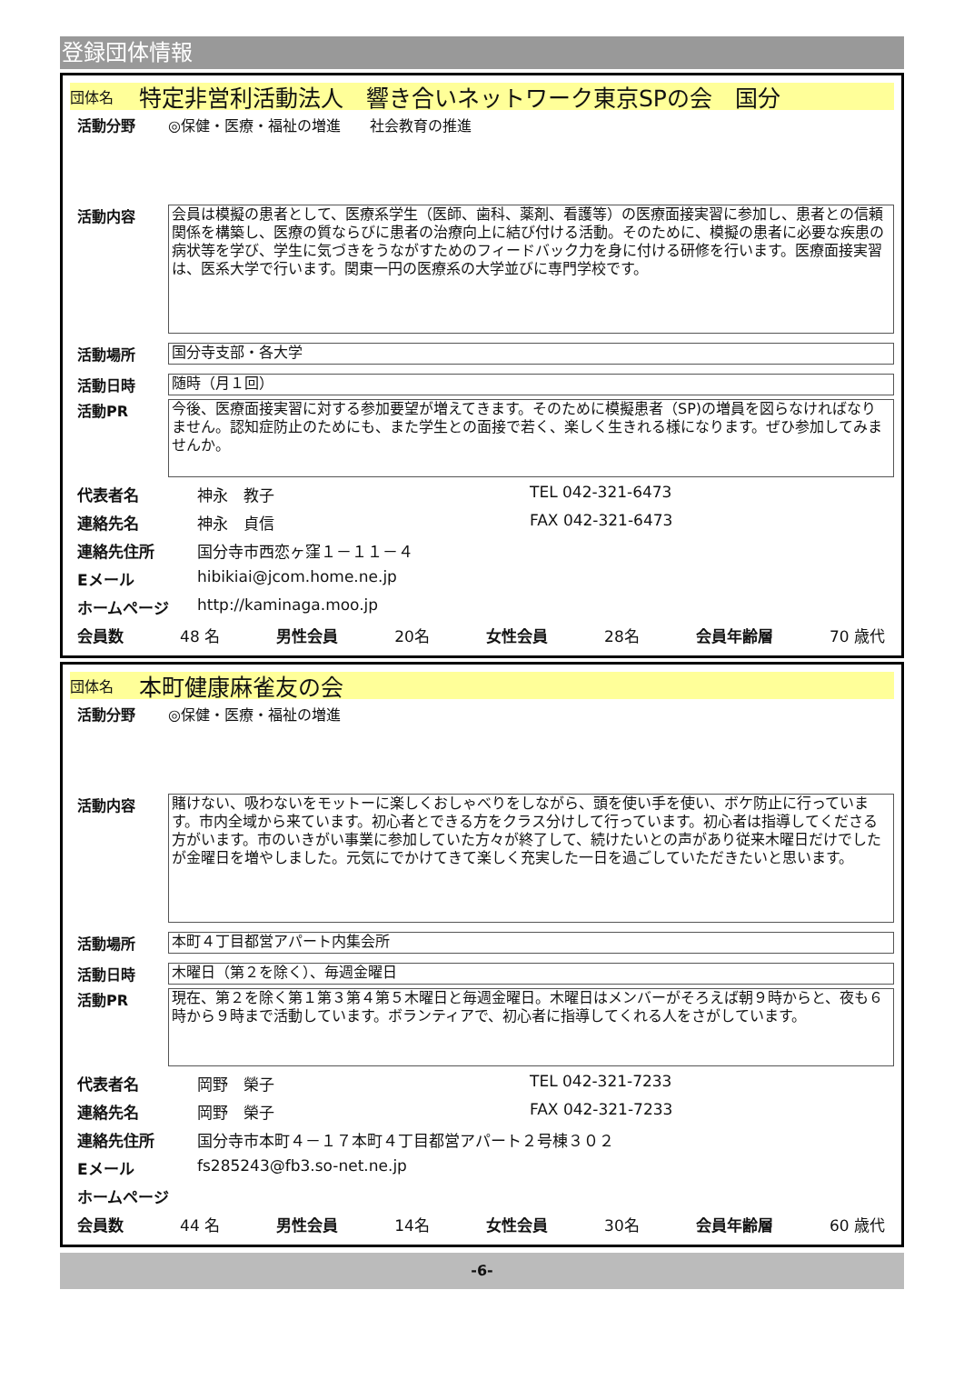登録団体情報
団体名 特定非営利活動法人　響き合いネットワーク東京SPの会　国分
活動分野 ◎保健・医療・福祉の増進　　社会教育の推進
活動内容
会員は模擬の患者として、医療系学生（医師、歯科、薬剤、看護等）の医療面接実習に参加し、患者との信頼関係を構築し、医療の質ならびに患者の治療向上に結び付ける活動。そのために、模擬の患者に必要な疾患の病状等を学び、学生に気づきをうながすためのフィードバック力を身に付ける研修を行います。医療面接実習は、医系大学で行います。関東一円の医療系の大学並びに専門学校です。
活動場所
国分寺支部・各大学
活動日時
随時（月１回）
活動PR
今後、医療面接実習に対する参加要望が増えてきます。そのために模擬患者（SP)の増員を図らなければなりません。認知症防止のためにも、また学生との面接で若く、楽しく生きれる様になります。ぜひ参加してみませんか。
代表者名 神永　教子 TEL 042-321-6473
連絡先名 神永　貞信 FAX 042-321-6473
連絡先住所 国分寺市西恋ヶ窪１－１１－４
Eメール hibikiai@jcom.home.ne.jp
ホームページ http://kaminaga.moo.jp
会員数 48 名 男性会員 20名 女性会員 28名 会員年齢層 70 歳代
団体名 本町健康麻雀友の会
活動分野 ◎保健・医療・福祉の増進
活動内容
賭けない、吸わないをモットーに楽しくおしゃべりをしながら、頭を使い手を使い、ボケ防止に行っています。市内全域から来ています。初心者とできる方をクラス分けして行っています。初心者は指導してくださる方がいます。市のいきがい事業に参加していた方々が終了して、続けたいとの声があり従来木曜日だけでしたが金曜日を増やしました。元気にでかけてきて楽しく充実した一日を過ごしていただきたいと思います。
活動場所
本町４丁目都営アパート内集会所
活動日時
木曜日（第２を除く）、毎週金曜日
活動PR
現在、第２を除く第１第３第４第５木曜日と毎週金曜日。木曜日はメンバーがそろえば朝９時からと、夜も６時から９時まで活動しています。ボランティアで、初心者に指導してくれる人をさがしています。
代表者名 岡野　榮子 TEL 042-321-7233
連絡先名 岡野　榮子 FAX 042-321-7233
連絡先住所 国分寺市本町４－１７本町４丁目都営アパート２号棟３０２
Eメール fs285243@fb3.so-net.ne.jp
ホームページ
会員数 44 名 男性会員 14名 女性会員 30名 会員年齢層 60 歳代
-6-